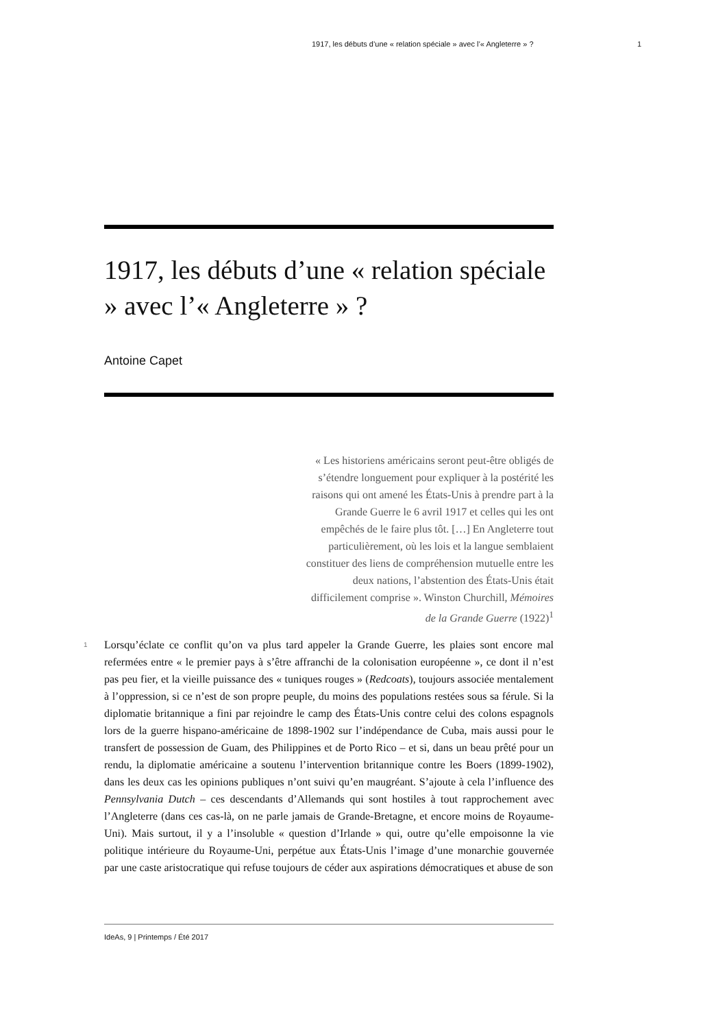1917, les débuts d’une « relation spéciale » avec l’« Angleterre » ? 1
1917, les débuts d’une « relation spéciale » avec l’« Angleterre » ?
Antoine Capet
« Les historiens américains seront peut-être obligés de s’étendre longuement pour expliquer à la postérité les raisons qui ont amené les États-Unis à prendre part à la Grande Guerre le 6 avril 1917 et celles qui les ont empêchés de le faire plus tôt. […] En Angleterre tout particulièrement, où les lois et la langue semblaient constituer des liens de compréhension mutuelle entre les deux nations, l’abstention des États-Unis était difficilement comprise ». Winston Churchill, Mémoires de la Grande Guerre (1922)<sup>1</sup>
1 Lorsqu’éclate ce conflit qu’on va plus tard appeler la Grande Guerre, les plaies sont encore mal refermées entre « le premier pays à s’être affranchi de la colonisation européenne », ce dont il n’est pas peu fier, et la vieille puissance des « tuniques rouges » (Redcoats), toujours associée mentalement à l’oppression, si ce n’est de son propre peuple, du moins des populations restées sous sa férule. Si la diplomatie britannique a fini par rejoindre le camp des États-Unis contre celui des colons espagnols lors de la guerre hispano-américaine de 1898-1902 sur l’indépendance de Cuba, mais aussi pour le transfert de possession de Guam, des Philippines et de Porto Rico – et si, dans un beau prêté pour un rendu, la diplomatie américaine a soutenu l’intervention britannique contre les Boers (1899-1902), dans les deux cas les opinions publiques n’ont suivi qu’en maugréant. S’ajoute à cela l’influence des Pennsylvania Dutch – ces descendants d’Allemands qui sont hostiles à tout rapprochement avec l’Angleterre (dans ces cas-là, on ne parle jamais de Grande-Bretagne, et encore moins de Royaume-Uni). Mais surtout, il y a l’insoluble « question d’Irlande » qui, outre qu’elle empoisonne la vie politique intérieure du Royaume-Uni, perpétue aux États-Unis l’image d’une monarchie gouvernée par une caste aristocratique qui refuse toujours de céder aux aspirations démocratiques et abuse de son
IdeAs, 9 | Printemps / Été 2017